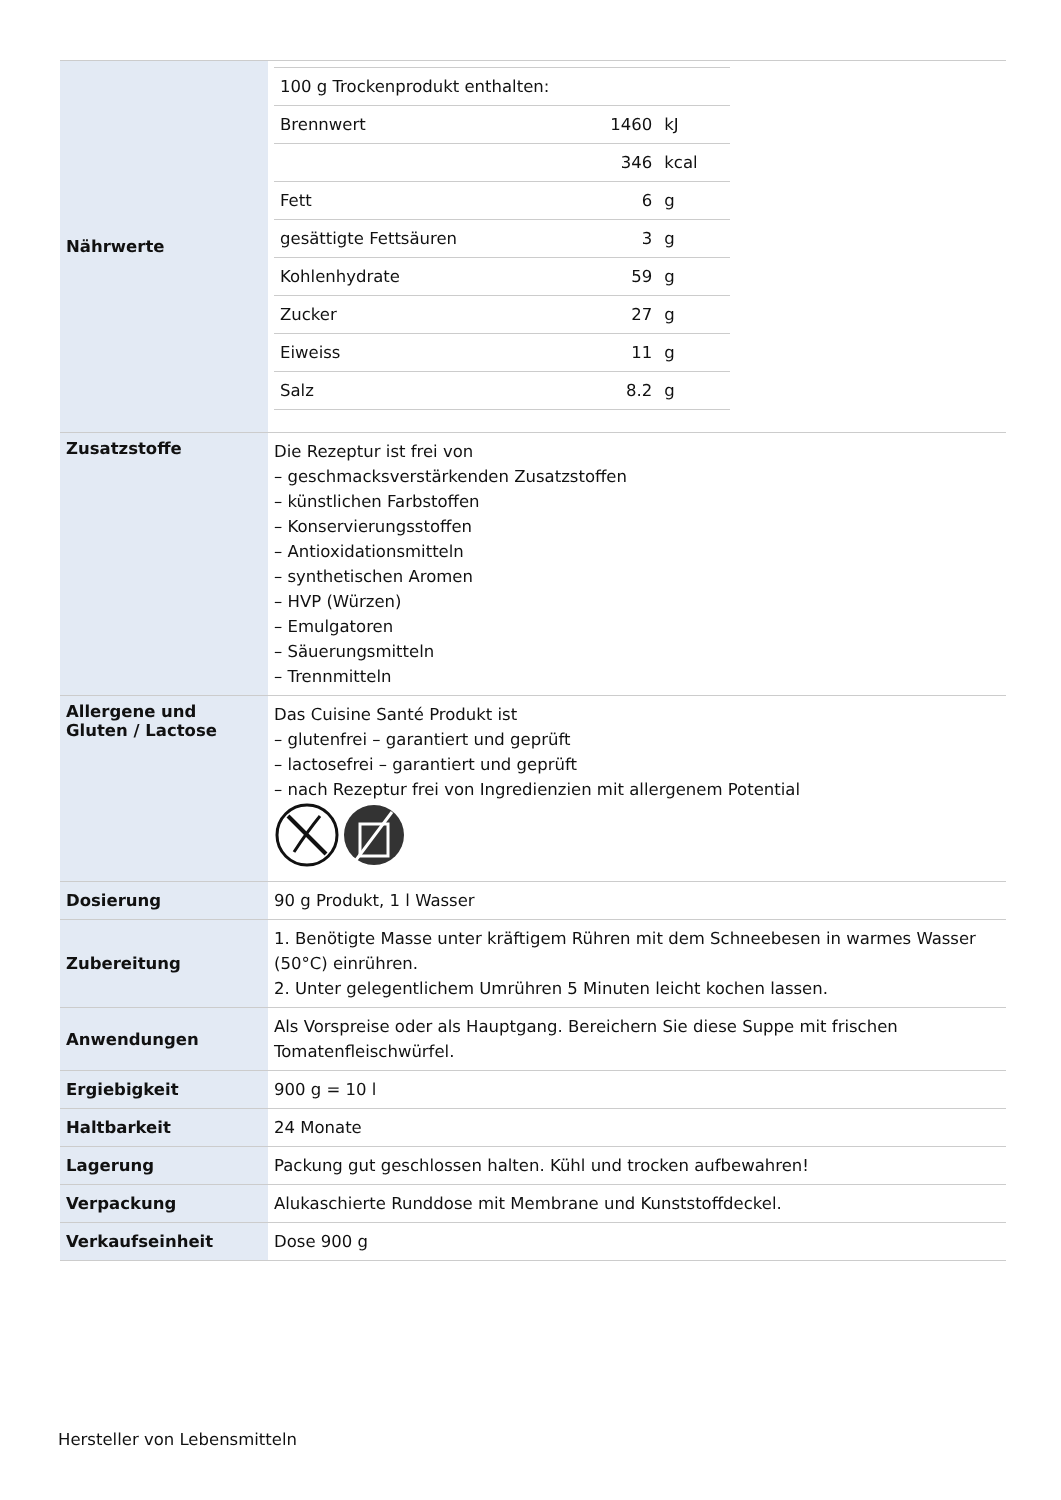| Nährwerte | / 100 g Trockenprodukt enthalten: / / / / Brennwert / 1460 / kJ / / / 346 / kcal / / Fett / 6 / g / / gesättigte Fettsäuren / 3 / g / / Kohlenhydrate / 59 / g / / Zucker / 27 / g / / Eiweiss / 11 / g / / Salz / 8.2 / g / |
| Zusatzstoffe | Die Rezeptur ist frei von – geschmacksverstärkenden Zusatzstoffen – künstlichen Farbstoffen – Konservierungsstoffen – Antioxidationsmitteln – synthetischen Aromen – HVP (Würzen) – Emulgatoren – Säuerungsmitteln – Trennmitteln |
| Allergene und Gluten / Lactose | Das Cuisine Santé Produkt ist – glutenfrei – garantiert und geprüft – lactosefrei – garantiert und geprüft – nach Rezeptur frei von Ingredienzien mit allergenem Potential |
| Dosierung | 90 g Produkt, 1 l Wasser |
| Zubereitung | 1. Benötigte Masse unter kräftigem Rühren mit dem Schneebesen in warmes Wasser (50°C) einrühren. 2. Unter gelegentlichem Umrühren 5 Minuten leicht kochen lassen. |
| Anwendungen | Als Vorspreise oder als Hauptgang. Bereichern Sie diese Suppe mit frischen Tomatenfleischwürfel. |
| Ergiebigkeit | 900 g = 10 l |
| Haltbarkeit | 24 Monate |
| Lagerung | Packung gut geschlossen halten. Kühl und trocken aufbewahren! |
| Verpackung | Alukaschierte Runddose mit Membrane und Kunststoffdeckel. |
| Verkaufseinheit | Dose 900 g |
Hersteller von Lebensmitteln